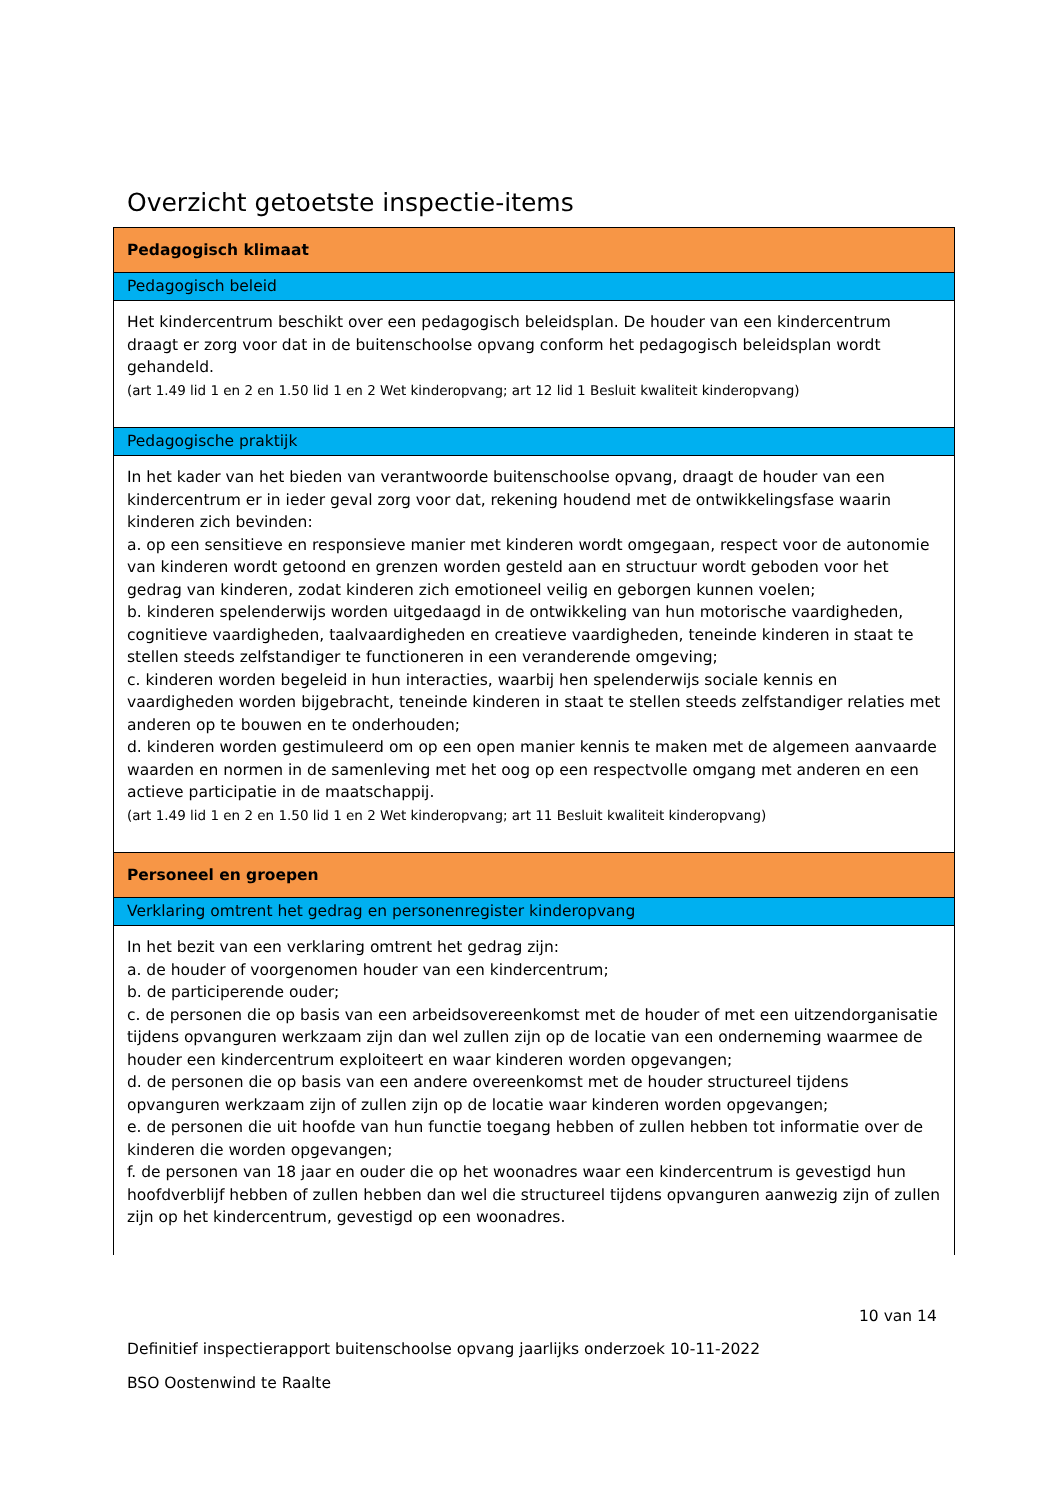Overzicht getoetste inspectie-items
| Pedagogisch klimaat |
| Pedagogisch beleid |
| Het kindercentrum beschikt over een pedagogisch beleidsplan. De houder van een kindercentrum draagt er zorg voor dat in de buitenschoolse opvang conform het pedagogisch beleidsplan wordt gehandeld. (art 1.49 lid 1 en 2 en 1.50 lid 1 en 2 Wet kinderopvang; art 12 lid 1 Besluit kwaliteit kinderopvang) |
| Pedagogische praktijk |
| In het kader van het bieden van verantwoorde buitenschoolse opvang, draagt de houder van een kindercentrum er in ieder geval zorg voor dat, rekening houdend met de ontwikkelingsfase waarin kinderen zich bevinden: a. op een sensitieve en responsieve manier met kinderen wordt omgegaan, respect voor de autonomie van kinderen wordt getoond en grenzen worden gesteld aan en structuur wordt geboden voor het gedrag van kinderen, zodat kinderen zich emotioneel veilig en geborgen kunnen voelen; b. kinderen spelenderwijs worden uitgedaagd in de ontwikkeling van hun motorische vaardigheden, cognitieve vaardigheden, taalvaardigheden en creatieve vaardigheden, teneinde kinderen in staat te stellen steeds zelfstandiger te functioneren in een veranderende omgeving; c. kinderen worden begeleid in hun interacties, waarbij hen spelenderwijs sociale kennis en vaardigheden worden bijgebracht, teneinde kinderen in staat te stellen steeds zelfstandiger relaties met anderen op te bouwen en te onderhouden; d. kinderen worden gestimuleerd om op een open manier kennis te maken met de algemeen aanvaarde waarden en normen in de samenleving met het oog op een respectvolle omgang met anderen en een actieve participatie in de maatschappij. (art 1.49 lid 1 en 2 en 1.50 lid 1 en 2 Wet kinderopvang; art 11 Besluit kwaliteit kinderopvang) |
| Personeel en groepen |
| Verklaring omtrent het gedrag en personenregister kinderopvang |
| In het bezit van een verklaring omtrent het gedrag zijn: a. de houder of voorgenomen houder van een kindercentrum; b. de participerende ouder; c. de personen die op basis van een arbeidsovereenkomst met de houder of met een uitzendorganisatie tijdens opvanguren werkzaam zijn dan wel zullen zijn op de locatie van een onderneming waarmee de houder een kindercentrum exploiteert en waar kinderen worden opgevangen; d. de personen die op basis van een andere overeenkomst met de houder structureel tijdens opvanguren werkzaam zijn of zullen zijn op de locatie waar kinderen worden opgevangen; e. de personen die uit hoofde van hun functie toegang hebben of zullen hebben tot informatie over de kinderen die worden opgevangen; f. de personen van 18 jaar en ouder die op het woonadres waar een kindercentrum is gevestigd hun hoofdverblijf hebben of zullen hebben dan wel die structureel tijdens opvanguren aanwezig zijn of zullen zijn op het kindercentrum, gevestigd op een woonadres. |
10 van 14
Definitief inspectierapport buitenschoolse opvang jaarlijks onderzoek 10-11-2022
BSO Oostenwind te Raalte